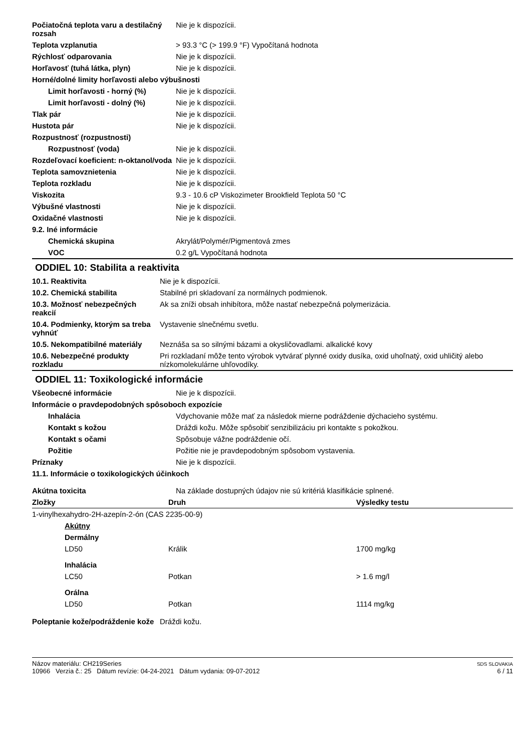| Počiatočná teplota varu a destilačný rozsah | Nie je k dispozícii. |
| Teplota vzplanutia | > 93.3 °C (> 199.9 °F) Vypočítaná hodnota |
| Rýchlosť odparovania | Nie je k dispozícii. |
| Horľavosť (tuhá látka, plyn) | Nie je k dispozícii. |
| Horné/dolné limity horľavosti alebo výbušnosti | |
| Limit horľavosti - horný (%) | Nie je k dispozícii. |
| Limit horľavosti - dolný (%) | Nie je k dispozícii. |
| Tlak pár | Nie je k dispozícii. |
| Hustota pár | Nie je k dispozícii. |
| Rozpustnosť (rozpustnosti) | |
| Rozpustnosť (voda) | Nie je k dispozícii. |
| Rozdeľovací koeficient: n-oktanol/voda | Nie je k dispozícii. |
| Teplota samovznietenia | Nie je k dispozícii. |
| Teplota rozkladu | Nie je k dispozícii. |
| Viskozita | 9.3 - 10.6 cP Viskozimeter Brookfield Teplota 50 °C |
| Výbušné vlastnosti | Nie je k dispozícii. |
| Oxidačné vlastnosti | Nie je k dispozícii. |
| 9.2. Iné informácie | |
| Chemická skupina | Akrylát/Polymér/Pigmentová zmes |
| VOC | 0.2 g/L Vypočítaná hodnota |
ODDIEL 10: Stabilita a reaktivita
| 10.1. Reaktivita | Nie je k dispozícii. |
| 10.2. Chemická stabilita | Stabilné pri skladovaní za normálnych podmienok. |
| 10.3. Možnosť nebezpečných reakcií | Ak sa zníži obsah inhibítora, môže nastať nebezpečná polymerizácia. |
| 10.4. Podmienky, ktorým sa treba vyhnúť | Vystavenie slnečnému svetlu. |
| 10.5. Nekompatibilné materiály | Neznáša sa so silnými bázami a okysličovadlami. alkalické kovy |
| 10.6. Nebezpečné produkty rozkladu | Pri rozkladaní môže tento výrobok vytvárať plynné oxidy dusíka, oxid uhoľnatý, oxid uhličitý alebo nízkomolekulárne uhľovodíky. |
ODDIEL 11: Toxikologické informácie
| Všeobecné informácie | Nie je k dispozícii. |
| Informácie o pravdepodobných spôsoboch expozície | |
| Inhalácia | Vdychovanie môže mať za následok mierne podráždenie dýchacieho systému. |
| Kontakt s kožou | Dráždi kožu. Môže spôsobiť senzibilizáciu pri kontakte s pokožkou. |
| Kontakt s očami | Spôsobuje vážne podráždenie očí. |
| Požitie | Požitie nie je pravdepodobným spôsobom vystavenia. |
| Príznaky | Nie je k dispozícii. |
| 11.1. Informácie o toxikologických účinkoch | |
| Akútna toxicita | Na základe dostupných údajov nie sú kritériá klasifikácie splnené. |
| Zložky | Druh | Výsledky testu |
| --- | --- | --- |
| 1-vinylhexahydro-2H-azepín-2-ón (CAS 2235-00-9) | | |
| Akútny | | |
| Dermálny | | |
| LD50 | Králik | 1700 mg/kg |
| Inhalácia | | |
| LC50 | Potkan | > 1.6 mg/l |
| Orálna | | |
| LD50 | Potkan | 1114 mg/kg |
| Poleptanie kože/podráždenie kože | Dráždi kožu. |
Názov materiálu: CH219Series
10966 Verzia č.: 25 Dátum revízie: 04-24-2021 Dátum vydania: 09-07-2012
SDS SLOVAKIA
6 / 11